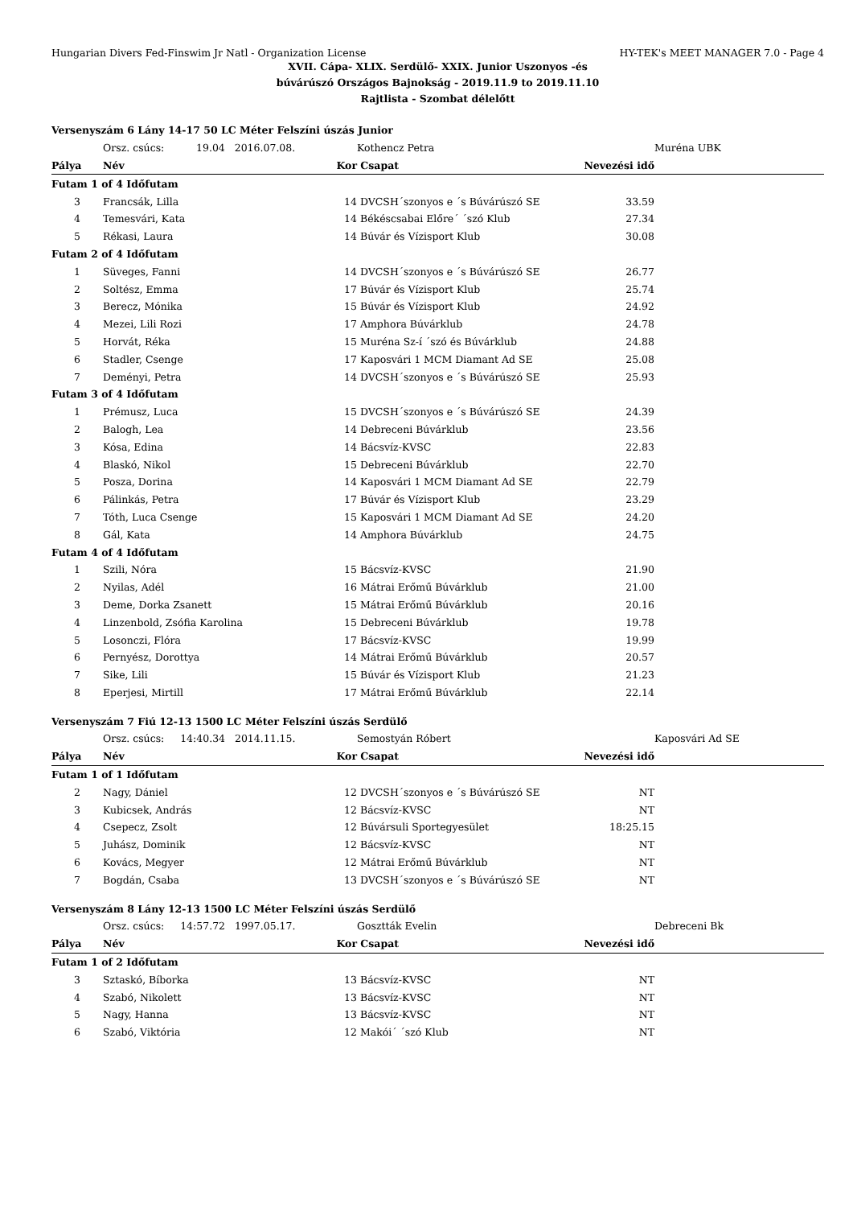Hungarian Divers Fed-Finswim Jr Natl - Organization License HY-TEK's MEET MANAGER 7.0 - Page 4
XVII. Cápa- XLIX. Serdülő- XXIX. Junior Uszonyos -és
búvárúszó Országos Bajnokság - 2019.11.9 to 2019.11.10
Rajtlista - Szombat délelőtt
| Versenyszám 6 Lány 14-17 50 LC Méter Felszíni úszás Junior | | | | | |
| | Orsz. csúcs: 19.04 2016.07.08. | | Kothencz Petra | | Muréna UBK |
| Pálya | Név | Kor | Csapat | Nevezési idő | |
| Futam 1 of 4 Időfutam | | | | | |
| 3 | Francsák, Lilla | 14 | DVCSH´szonyos e ´s Búvárúszó SE | 33.59 | |
| 4 | Temesvári, Kata | 14 | Békéscsabai Előre´ ´szó Klub | 27.34 | |
| 5 | Rékasi, Laura | 14 | Búvár és Vízisport Klub | 30.08 | |
| Futam 2 of 4 Időfutam | | | | | |
| 1 | Süveges, Fanni | 14 | DVCSH´szonyos e ´s Búvárúszó SE | 26.77 | |
| 2 | Soltész, Emma | 17 | Búvár és Vízisport Klub | 25.74 | |
| 3 | Berecz, Mónika | 15 | Búvár és Vízisport Klub | 24.92 | |
| 4 | Mezei, Lili Rozi | 17 | Amphora Búvárklub | 24.78 | |
| 5 | Horvát, Réka | 15 | Muréna Sz-í ´szó és Búvárklub | 24.88 | |
| 6 | Stadler, Csenge | 17 | Kaposvári 1 MCM Diamant Ad SE | 25.08 | |
| 7 | Deményi, Petra | 14 | DVCSH´szonyos e ´s Búvárúszó SE | 25.93 | |
| Futam 3 of 4 Időfutam | | | | | |
| 1 | Prémusz, Luca | 15 | DVCSH´szonyos e ´s Búvárúszó SE | 24.39 | |
| 2 | Balogh, Lea | 14 | Debreceni Búvárklub | 23.56 | |
| 3 | Kósa, Edina | 14 | Bácsvíz-KVSC | 22.83 | |
| 4 | Blaskó, Nikol | 15 | Debreceni Búvárklub | 22.70 | |
| 5 | Posza, Dorina | 14 | Kaposvári 1 MCM Diamant Ad SE | 22.79 | |
| 6 | Pálinkás, Petra | 17 | Búvár és Vízisport Klub | 23.29 | |
| 7 | Tóth, Luca Csenge | 15 | Kaposvári 1 MCM Diamant Ad SE | 24.20 | |
| 8 | Gál, Kata | 14 | Amphora Búvárklub | 24.75 | |
| Futam 4 of 4 Időfutam | | | | | |
| 1 | Szili, Nóra | 15 | Bácsvíz-KVSC | 21.90 | |
| 2 | Nyilas, Adél | 16 | Mátrai Erőmű Búvárklub | 21.00 | |
| 3 | Deme, Dorka Zsanett | 15 | Mátrai Erőmű Búvárklub | 20.16 | |
| 4 | Linzenbold, Zsófia Karolina | 15 | Debreceni Búvárklub | 19.78 | |
| 5 | Losonczi, Flóra | 17 | Bácsvíz-KVSC | 19.99 | |
| 6 | Pernyész, Dorottya | 14 | Mátrai Erőmű Búvárklub | 20.57 | |
| 7 | Sike, Lili | 15 | Búvár és Vízisport Klub | 21.23 | |
| 8 | Eperjesi, Mirtill | 17 | Mátrai Erőmű Búvárklub | 22.14 | |
| Versenyszám 7 Fiú 12-13 1500 LC Méter Felszíni úszás Serdülő | | | | | |
| | Orsz. csúcs: 14:40.34 2014.11.15. | | Semostyán Róbert | | Kaposvári Ad SE |
| Pálya | Név | Kor | Csapat | Nevezési idő | |
| Futam 1 of 1 Időfutam | | | | | |
| 2 | Nagy, Dániel | 12 | DVCSH´szonyos e ´s Búvárúszó SE | NT | |
| 3 | Kubicsek, András | 12 | Bácsvíz-KVSC | NT | |
| 4 | Csepecz, Zsolt | 12 | Búvársuli Sportegyesület | 18:25.15 | |
| 5 | Juhász, Dominik | 12 | Bácsvíz-KVSC | NT | |
| 6 | Kovács, Megyer | 12 | Mátrai Erőmű Búvárklub | NT | |
| 7 | Bogdán, Csaba | 13 | DVCSH´szonyos e ´s Búvárúszó SE | NT | |
| Versenyszám 8 Lány 12-13 1500 LC Méter Felszíni úszás Serdülő | | | | | |
| | Orsz. csúcs: 14:57.72 1997.05.17. | | Gosztták Evelin | | Debreceni Bk |
| Pálya | Név | Kor | Csapat | Nevezési idő | |
| Futam 1 of 2 Időfutam | | | | | |
| 3 | Sztaskó, Bíborka | 13 | Bácsvíz-KVSC | NT | |
| 4 | Szabó, Nikolett | 13 | Bácsvíz-KVSC | NT | |
| 5 | Nagy, Hanna | 13 | Bácsvíz-KVSC | NT | |
| 6 | Szabó, Viktória | 12 | Makói´ ´szó Klub | NT | |